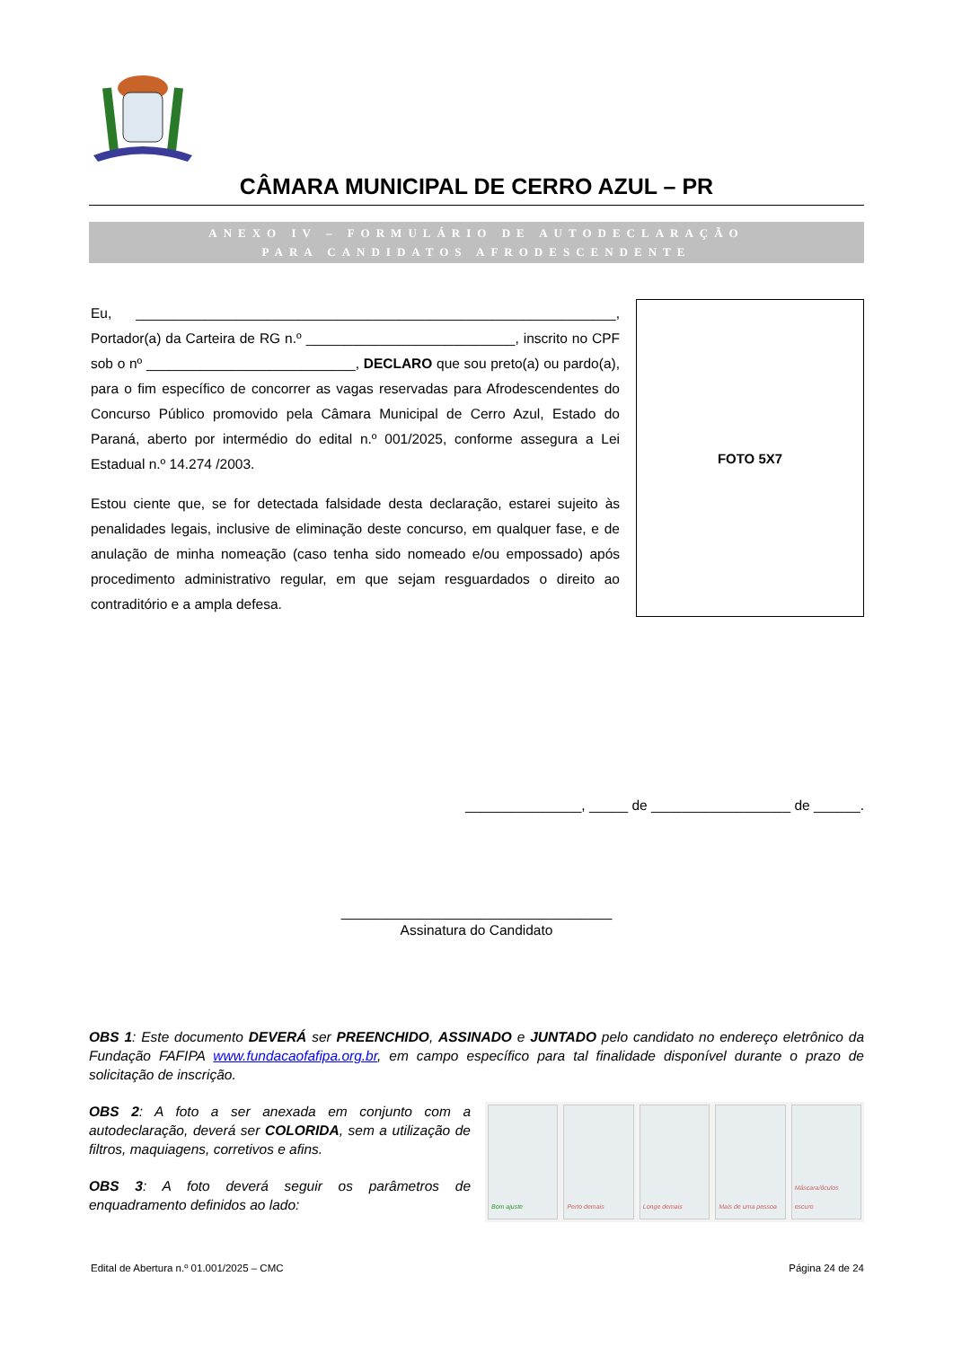CÂMARA MUNICIPAL DE CERRO AZUL – PR
ANEXO IV – FORMULÁRIO DE AUTODECLARAÇÃO
PARA CANDIDATOS AFRODESCENDENTE
Eu, ______________________________________________________________, Portador(a) da Carteira de RG n.º ___________________________, inscrito no CPF sob o nº ___________________________, DECLARO que sou preto(a) ou pardo(a), para o fim específico de concorrer as vagas reservadas para Afrodescendentes do Concurso Público promovido pela Câmara Municipal de Cerro Azul, Estado do Paraná, aberto por intermédio do edital n.º 001/2025, conforme assegura a Lei Estadual n.º 14.274 /2003.
Estou ciente que, se for detectada falsidade desta declaração, estarei sujeito às penalidades legais, inclusive de eliminação deste concurso, em qualquer fase, e de anulação de minha nomeação (caso tenha sido nomeado e/ou empossado) após procedimento administrativo regular, em que sejam resguardados o direito ao contraditório e a ampla defesa.
FOTO 5X7
_______________, _____ de __________________ de ______.
___________________________________
Assinatura do Candidato
OBS 1: Este documento DEVERÁ ser PREENCHIDO, ASSINADO e JUNTADO pelo candidato no endereço eletrônico da Fundação FAFIPA www.fundacaofafipa.org.br, em campo específico para tal finalidade disponível durante o prazo de solicitação de inscrição.
OBS 2: A foto a ser anexada em conjunto com a autodeclaração, deverá ser COLORIDA, sem a utilização de filtros, maquiagens, corretivos e afins.
OBS 3: A foto deverá seguir os parâmetros de enquadramento definidos ao lado:
Bom ajuste Perto demais Longe demais Mais de uma pessoa Máscara/óculos escuro
Edital de Abertura n.º 01.001/2025 – CMC Página 24 de 24